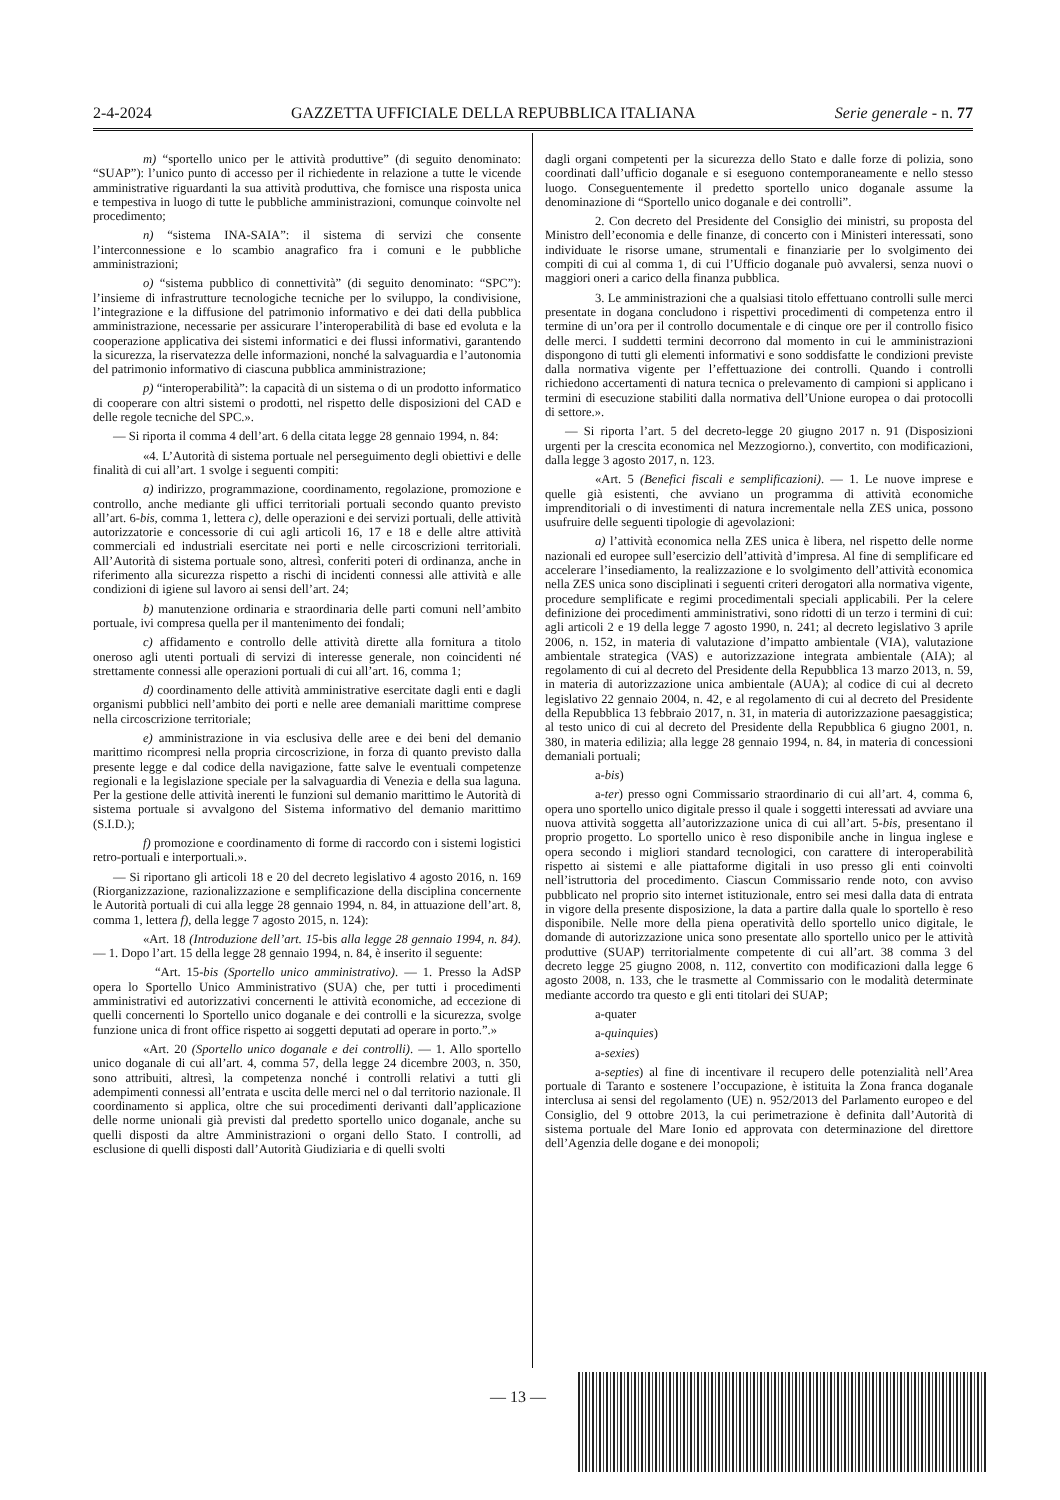2-4-2024 GAZZETTA UFFICIALE DELLA REPUBBLICA ITALIANA Serie generale - n. 77
m) “sportello unico per le attività produttive” (di seguito denominato: “SUAP”): l’unico punto di accesso per il richiedente in relazione a tutte le vicende amministrative riguardanti la sua attività produttiva, che fornisce una risposta unica e tempestiva in luogo di tutte le pubbliche amministrazioni, comunque coinvolte nel procedimento;
n) “sistema INA-SAIA”: il sistema di servizi che consente l’interconnessione e lo scambio anagrafico fra i comuni e le pubbliche amministrazioni;
o) “sistema pubblico di connettività” (di seguito denominato: “SPC”): l’insieme di infrastrutture tecnologiche tecniche per lo sviluppo, la condivisione, l’integrazione e la diffusione del patrimonio informativo e dei dati della pubblica amministrazione, necessarie per assicurare l’interoperabilità di base ed evoluta e la cooperazione applicativa dei sistemi informatici e dei flussi informativi, garantendo la sicurezza, la riservatezza delle informazioni, nonché la salvaguardia e l’autonomia del patrimonio informativo di ciascuna pubblica amministrazione;
p) “interoperabilità”: la capacità di un sistema o di un prodotto informatico di cooperare con altri sistemi o prodotti, nel rispetto delle disposizioni del CAD e delle regole tecniche del SPC.».
— Si riporta il comma 4 dell’art. 6 della citata legge 28 gennaio 1994, n. 84:
«4. L’Autorità di sistema portuale nel perseguimento degli obiettivi e delle finalità di cui all’art. 1 svolge i seguenti compiti:
a) indirizzo, programmazione, coordinamento, regolazione, promozione e controllo, anche mediante gli uffici territoriali portuali secondo quanto previsto all’art. 6-bis, comma 1, lettera c), delle operazioni e dei servizi portuali, delle attività autorizzatorie e concessorie di cui agli articoli 16, 17 e 18 e delle altre attività commerciali ed industriali esercitate nei porti e nelle circoscrizioni territoriali. All’Autorità di sistema portuale sono, altresì, conferiti poteri di ordinanza, anche in riferimento alla sicurezza rispetto a rischi di incidenti connessi alle attività e alle condizioni di igiene sul lavoro ai sensi dell’art. 24;
b) manutenzione ordinaria e straordinaria delle parti comuni nell’ambito portuale, ivi compresa quella per il mantenimento dei fondali;
c) affidamento e controllo delle attività dirette alla fornitura a titolo oneroso agli utenti portuali di servizi di interesse generale, non coincidenti né strettamente connessi alle operazioni portuali di cui all’art. 16, comma 1;
d) coordinamento delle attività amministrative esercitate dagli enti e dagli organismi pubblici nell’ambito dei porti e nelle aree demaniali marittime comprese nella circoscrizione territoriale;
e) amministrazione in via esclusiva delle aree e dei beni del demanio marittimo ricompresi nella propria circoscrizione, in forza di quanto previsto dalla presente legge e dal codice della navigazione, fatte salve le eventuali competenze regionali e la legislazione speciale per la salvaguardia di Venezia e della sua laguna. Per la gestione delle attività inerenti le funzioni sul demanio marittimo le Autorità di sistema portuale si avvalgono del Sistema informativo del demanio marittimo (S.I.D.);
f) promozione e coordinamento di forme di raccordo con i sistemi logistici retro-portuali e interportuali.».
— Si riportano gli articoli 18 e 20 del decreto legislativo 4 agosto 2016, n. 169 (Riorganizzazione, razionalizzazione e semplificazione della disciplina concernente le Autorità portuali di cui alla legge 28 gennaio 1994, n. 84, in attuazione dell’art. 8, comma 1, lettera f), della legge 7 agosto 2015, n. 124):
«Art. 18 (Introduzione dell’art. 15-bis alla legge 28 gennaio 1994, n. 84). — 1. Dopo l’art. 15 della legge 28 gennaio 1994, n. 84, è inserito il seguente:
“Art. 15-bis (Sportello unico amministrativo). — 1. Presso la AdSP opera lo Sportello Unico Amministrativo (SUA) che, per tutti i procedimenti amministrativi ed autorizzativi concernenti le attività economiche, ad eccezione di quelli concernenti lo Sportello unico doganale e dei controlli e la sicurezza, svolge funzione unica di front office rispetto ai soggetti deputati ad operare in porto.”.»
«Art. 20 (Sportello unico doganale e dei controlli). — 1. Allo sportello unico doganale di cui all’art. 4, comma 57, della legge 24 dicembre 2003, n. 350, sono attribuiti, altresì, la competenza nonché i controlli relativi a tutti gli adempimenti connessi all’entrata e uscita delle merci nel o dal territorio nazionale. Il coordinamento si applica, oltre che sui procedimenti derivanti dall’applicazione delle norme unionali già previsti dal predetto sportello unico doganale, anche su quelli disposti da altre Amministrazioni o organi dello Stato. I controlli, ad esclusione di quelli disposti dall’Autorità Giudiziaria e di quelli svolti
dagli organi competenti per la sicurezza dello Stato e dalle forze di polizia, sono coordinati dall’ufficio doganale e si eseguono contemporaneamente e nello stesso luogo. Conseguentemente il predetto sportello unico doganale assume la denominazione di “Sportello unico doganale e dei controlli”.
2. Con decreto del Presidente del Consiglio dei ministri, su proposta del Ministro dell’economia e delle finanze, di concerto con i Ministeri interessati, sono individuate le risorse umane, strumentali e finanziarie per lo svolgimento dei compiti di cui al comma 1, di cui l’Ufficio doganale può avvalersi, senza nuovi o maggiori oneri a carico della finanza pubblica.
3. Le amministrazioni che a qualsiasi titolo effettuano controlli sulle merci presentate in dogana concludono i rispettivi procedimenti di competenza entro il termine di un’ora per il controllo documentale e di cinque ore per il controllo fisico delle merci. I suddetti termini decorrono dal momento in cui le amministrazioni dispongono di tutti gli elementi informativi e sono soddisfatte le condizioni previste dalla normativa vigente per l’effettuazione dei controlli. Quando i controlli richiedono accertamenti di natura tecnica o prelevamento di campioni si applicano i termini di esecuzione stabiliti dalla normativa dell’Unione europea o dai protocolli di settore.».
— Si riporta l’art. 5 del decreto-legge 20 giugno 2017 n. 91 (Disposizioni urgenti per la crescita economica nel Mezzogiorno.), convertito, con modificazioni, dalla legge 3 agosto 2017, n. 123.
«Art. 5 (Benefici fiscali e semplificazioni). — 1. Le nuove imprese e quelle già esistenti, che avviano un programma di attività economiche imprenditoriali o di investimenti di natura incrementale nella ZES unica, possono usufruire delle seguenti tipologie di agevolazioni:
a) l’attività economica nella ZES unica è libera, nel rispetto delle norme nazionali ed europee sull’esercizio dell’attività d’impresa. Al fine di semplificare ed accelerare l’insediamento, la realizzazione e lo svolgimento dell’attività economica nella ZES unica sono disciplinati i seguenti criteri derogatori alla normativa vigente, procedure semplificate e regimi procedimentali speciali applicabili. Per la celere definizione dei procedimenti amministrativi, sono ridotti di un terzo i termini di cui: agli articoli 2 e 19 della legge 7 agosto 1990, n. 241; al decreto legislativo 3 aprile 2006, n. 152, in materia di valutazione d’impatto ambientale (VIA), valutazione ambientale strategica (VAS) e autorizzazione integrata ambientale (AIA); al regolamento di cui al decreto del Presidente della Repubblica 13 marzo 2013, n. 59, in materia di autorizzazione unica ambientale (AUA); al codice di cui al decreto legislativo 22 gennaio 2004, n. 42, e al regolamento di cui al decreto del Presidente della Repubblica 13 febbraio 2017, n. 31, in materia di autorizzazione paesaggistica; al testo unico di cui al decreto del Presidente della Repubblica 6 giugno 2001, n. 380, in materia edilizia; alla legge 28 gennaio 1994, n. 84, in materia di concessioni demaniali portuali;
a-bis)
a-ter) presso ogni Commissario straordinario di cui all’art. 4, comma 6, opera uno sportello unico digitale presso il quale i soggetti interessati ad avviare una nuova attività soggetta all’autorizzazione unica di cui all’art. 5-bis, presentano il proprio progetto. Lo sportello unico è reso disponibile anche in lingua inglese e opera secondo i migliori standard tecnologici, con carattere di interoperabilità rispetto ai sistemi e alle piattaforme digitali in uso presso gli enti coinvolti nell’istruttoria del procedimento. Ciascun Commissario rende noto, con avviso pubblicato nel proprio sito internet istituzionale, entro sei mesi dalla data di entrata in vigore della presente disposizione, la data a partire dalla quale lo sportello è reso disponibile. Nelle more della piena operatività dello sportello unico digitale, le domande di autorizzazione unica sono presentate allo sportello unico per le attività produttive (SUAP) territorialmente competente di cui all’art. 38 comma 3 del decreto legge 25 giugno 2008, n. 112, convertito con modificazioni dalla legge 6 agosto 2008, n. 133, che le trasmette al Commissario con le modalità determinate mediante accordo tra questo e gli enti titolari dei SUAP;
a-quater
a-quinquies)
a-sexies)
a-septies) al fine di incentivare il recupero delle potenzialità nell’Area portuale di Taranto e sostenere l’occupazione, è istituita la Zona franca doganale interclusa ai sensi del regolamento (UE) n. 952/2013 del Parlamento europeo e del Consiglio, del 9 ottobre 2013, la cui perimetrazione è definita dall’Autorità di sistema portuale del Mare Ionio ed approvata con determinazione del direttore dell’Agenzia delle dogane e dei monopoli;
— 13 —